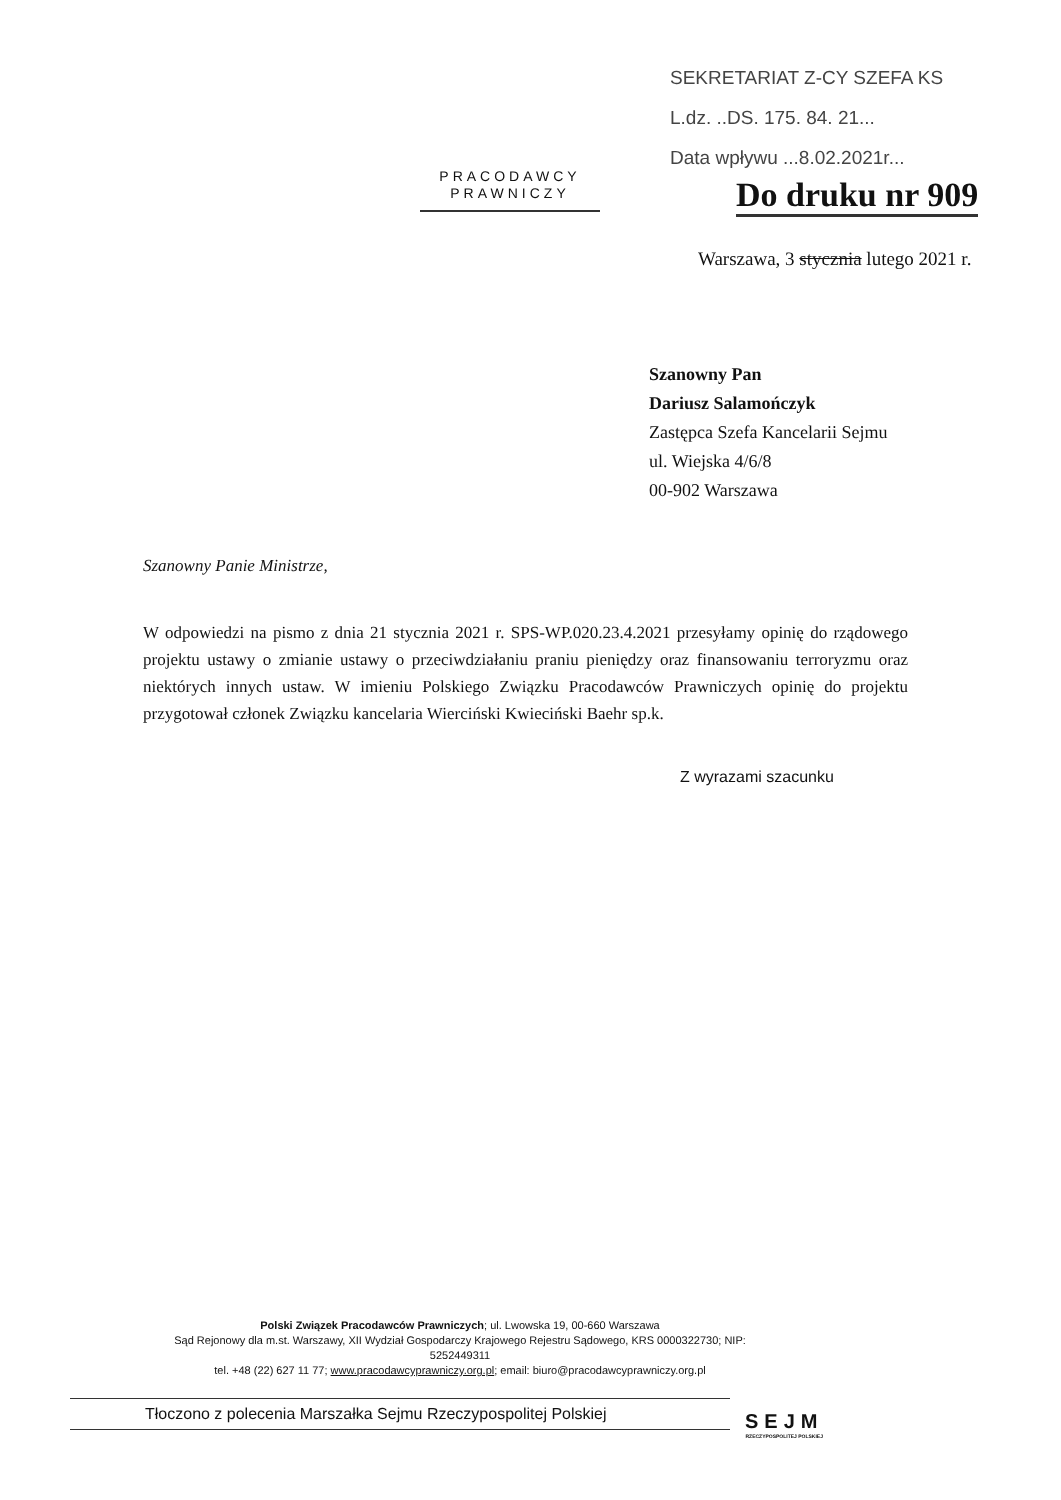SEKRETARIAT Z-CY SZEFA KS
L.dz. ..DS. 175. 84. 21...
Data wpływu ...8.02.2021r...
PRACODAWCY
PRAWNICZY
Do druku nr 909
Warszawa, 3 stycznia lutego 2021 r.
Szanowny Pan
Dariusz Salamończyk
Zastępca Szefa Kancelarii Sejmu
ul. Wiejska 4/6/8
00-902 Warszawa
Szanowny Panie Ministrze,
W odpowiedzi na pismo z dnia 21 stycznia 2021 r. SPS-WP.020.23.4.2021 przesyłamy opinię do rządowego projektu ustawy o zmianie ustawy o przeciwdziałaniu praniu pieniędzy oraz finansowaniu terroryzmu oraz niektórych innych ustaw. W imieniu Polskiego Związku Pracodawców Prawniczych opinię do projektu przygotował członek Związku kancelaria Wierciński Kwieciński Baehr sp.k.
Z wyrazami szacunku
Polski Związek Pracodawców Prawniczych; ul. Lwowska 19, 00-660 Warszawa
Sąd Rejonowy dla m.st. Warszawy, XII Wydział Gospodarczy Krajowego Rejestru Sądowego, KRS 0000322730; NIP: 5252449311
tel. +48 (22) 627 11 77; www.pracodawcyprawniczy.org.pl; email: biuro@pracodawcyprawniczy.org.pl
Tłoczono z polecenia Marszałka Sejmu Rzeczypospolitej Polskiej
SEJM
RZECZYPOSPOLITEJ POLSKIEJ